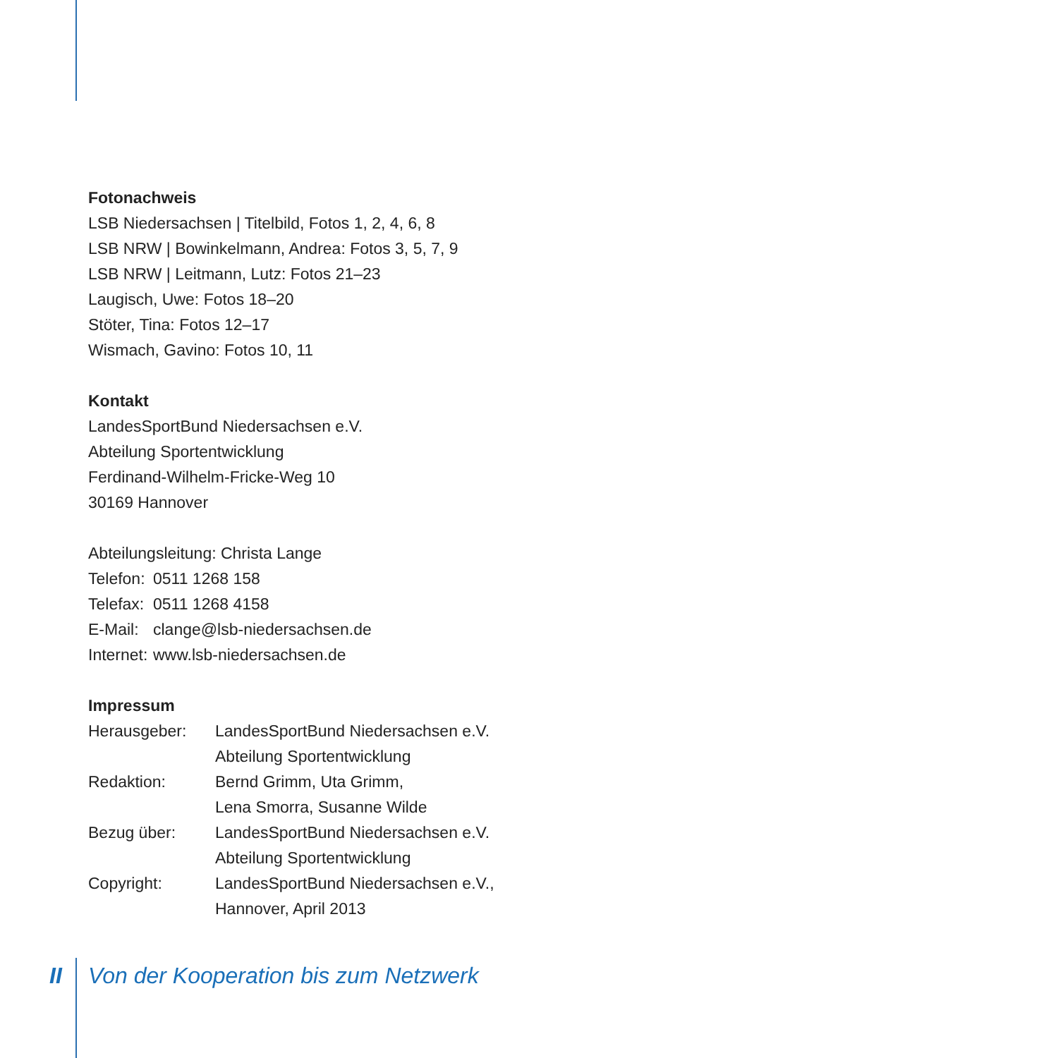Fotonachweis
LSB Niedersachsen | Titelbild, Fotos 1, 2, 4, 6, 8
LSB NRW | Bowinkelmann, Andrea: Fotos 3, 5, 7, 9
LSB NRW | Leitmann, Lutz: Fotos 21–23
Laugisch, Uwe: Fotos 18–20
Stöter, Tina: Fotos 12–17
Wismach, Gavino: Fotos 10, 11
Kontakt
LandesSportBund Niedersachsen e.V.
Abteilung Sportentwicklung
Ferdinand-Wilhelm-Fricke-Weg 10
30169 Hannover
| Abteilungsleitung: Christa Lange | |
| Telefon: | 0511 1268 158 |
| Telefax: | 0511 1268 4158 |
| E-Mail: | clange@lsb-niedersachsen.de |
| Internet: | www.lsb-niedersachsen.de |
Impressum
| Herausgeber: | LandesSportBund Niedersachsen e.V. Abteilung Sportentwicklung |
| Redaktion: | Bernd Grimm, Uta Grimm, Lena Smorra, Susanne Wilde |
| Bezug über: | LandesSportBund Niedersachsen e.V. Abteilung Sportentwicklung |
| Copyright: | LandesSportBund Niedersachsen e.V., Hannover, April 2013 |
II Von der Kooperation bis zum Netzwerk